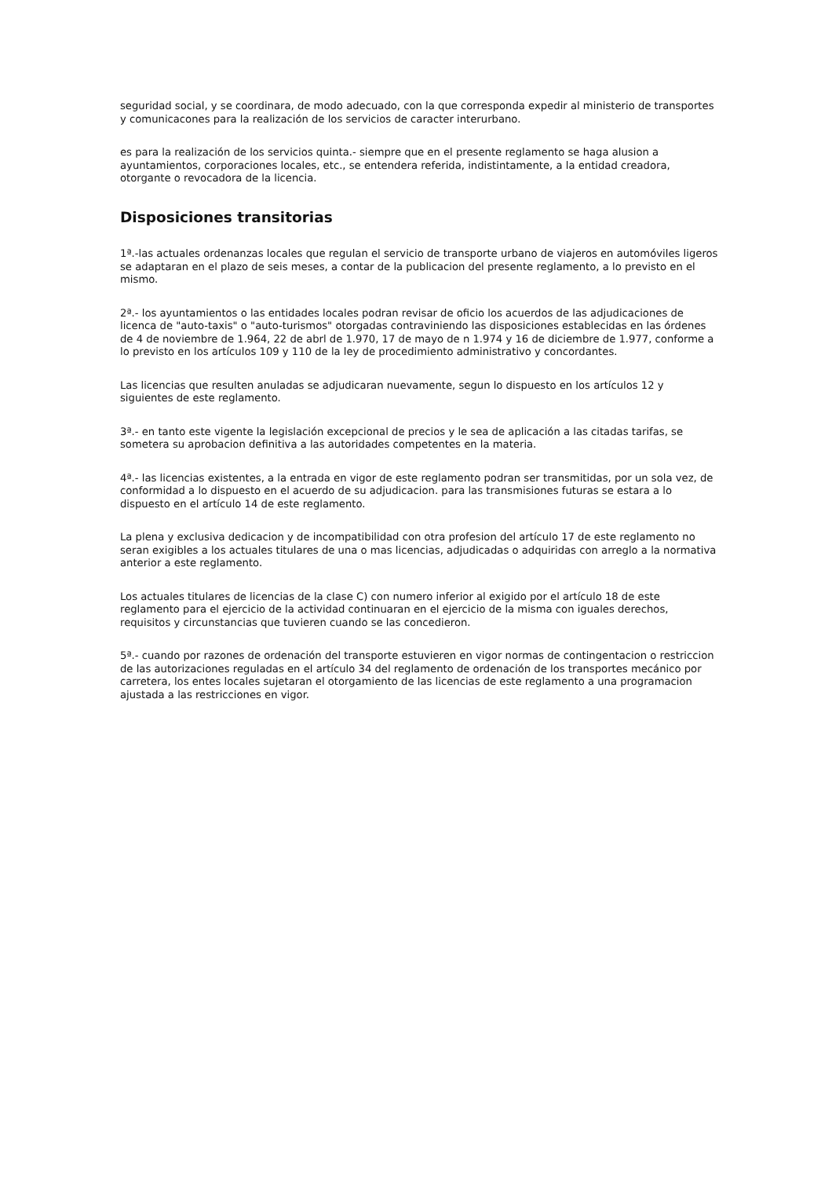seguridad social, y se coordinara, de modo adecuado, con la que corresponda expedir al ministerio de transportes y comunicacones para la realización de los servicios de caracter interurbano.
es para la realización de los servicios quinta.- siempre que en el presente reglamento se haga alusion a ayuntamientos, corporaciones locales, etc., se entendera referida, indistintamente, a la entidad creadora, otorgante o revocadora de la licencia.
Disposiciones transitorias
1ª.-las actuales ordenanzas locales que regulan el servicio de transporte urbano de viajeros en automóviles ligeros se adaptaran en el plazo de seis meses, a contar de la publicacion del presente reglamento, a lo previsto en el mismo.
2ª.- los ayuntamientos o las entidades locales podran revisar de oficio los acuerdos de las adjudicaciones de licenca de "auto-taxis" o "auto-turismos" otorgadas contraviniendo las disposiciones establecidas en las órdenes de 4 de noviembre de 1.964, 22 de abrl de 1.970, 17 de mayo de n 1.974 y 16 de diciembre de 1.977, conforme a lo previsto en los artículos 109 y 110 de la ley de procedimiento administrativo y concordantes.
Las licencias que resulten anuladas se adjudicaran nuevamente, segun lo dispuesto en los artículos 12 y siguientes de este reglamento.
3ª.- en tanto este vigente la legislación excepcional de precios y le sea de aplicación a las citadas tarifas, se sometera su aprobacion definitiva a las autoridades competentes en la materia.
4ª.- las licencias existentes, a la entrada en vigor de este reglamento podran ser transmitidas, por un sola vez, de conformidad a lo dispuesto en el acuerdo de su adjudicacion. para las transmisiones futuras se estara a lo dispuesto en el artículo 14 de este reglamento.
La plena y exclusiva dedicacion y de incompatibilidad con otra profesion del artículo 17 de este reglamento no seran exigibles a los actuales titulares de una o mas licencias, adjudicadas o adquiridas con arreglo a la normativa anterior a este reglamento.
Los actuales titulares de licencias de la clase C) con numero inferior al exigido por el artículo 18 de este reglamento para el ejercicio de la actividad continuaran en el ejercicio de la misma con iguales derechos, requisitos y circunstancias que tuvieren cuando se las concedieron.
5ª.- cuando por razones de ordenación del transporte estuvieren en vigor normas de contingentacion o restriccion de las autorizaciones reguladas en el artículo 34 del reglamento de ordenación de los transportes mecánico por carretera, los entes locales sujetaran el otorgamiento de las licencias de este reglamento a una programacion ajustada a las restricciones en vigor.